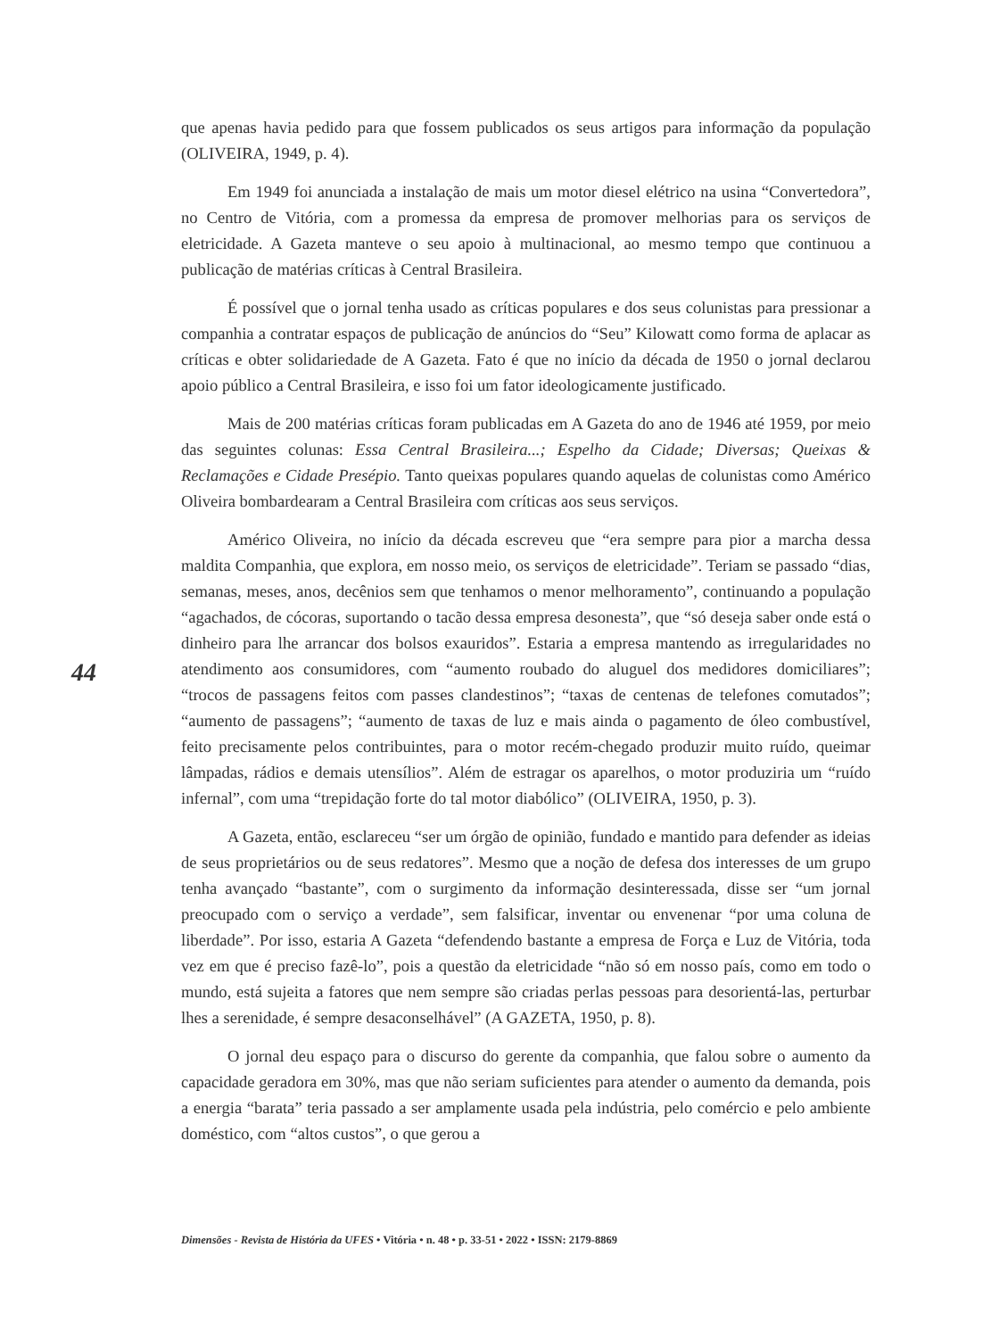que apenas havia pedido para que fossem publicados os seus artigos para informação da população (OLIVEIRA, 1949, p. 4).
Em 1949 foi anunciada a instalação de mais um motor diesel elétrico na usina “Convertedora”, no Centro de Vitória, com a promessa da empresa de promover melhorias para os serviços de eletricidade. A Gazeta manteve o seu apoio à multinacional, ao mesmo tempo que continuou a publicação de matérias críticas à Central Brasileira.
É possível que o jornal tenha usado as críticas populares e dos seus colunistas para pressionar a companhia a contratar espaços de publicação de anúncios do “Seu” Kilowatt como forma de aplacar as críticas e obter solidariedade de A Gazeta. Fato é que no início da década de 1950 o jornal declarou apoio público a Central Brasileira, e isso foi um fator ideologicamente justificado.
Mais de 200 matérias críticas foram publicadas em A Gazeta do ano de 1946 até 1959, por meio das seguintes colunas: Essa Central Brasileira...; Espelho da Cidade; Diversas; Queixas & Reclamações e Cidade Presépio. Tanto queixas populares quando aquelas de colunistas como Américo Oliveira bombardearam a Central Brasileira com críticas aos seus serviços.
Américo Oliveira, no início da década escreveu que “era sempre para pior a marcha dessa maldita Companhia, que explora, em nosso meio, os serviços de eletricidade”. Teriam se passado “dias, semanas, meses, anos, decênios sem que tenhamos o menor melhoramento”, continuando a população “agachados, de cócoras, suportando o tacão dessa empresa desonesta”, que “só deseja saber onde está o dinheiro para lhe arrancar dos bolsos exauridos”. Estaria a empresa mantendo as irregularidades no atendimento aos consumidores, com “aumento roubado do aluguel dos medidores domiciliares”; “trocos de passagens feitos com passes clandestinos”; “taxas de centenas de telefones comutados”; “aumento de passagens”; “aumento de taxas de luz e mais ainda o pagamento de óleo combustível, feito precisamente pelos contribuintes, para o motor recém-chegado produzir muito ruído, queimar lâmpadas, rádios e demais utensílios”. Além de estragar os aparelhos, o motor produziria um “ruído infernal”, com uma “trepidação forte do tal motor diabólico” (OLIVEIRA, 1950, p. 3).
A Gazeta, então, esclareceu “ser um órgão de opinião, fundado e mantido para defender as ideias de seus proprietários ou de seus redatores”. Mesmo que a noção de defesa dos interesses de um grupo tenha avançado “bastante”, com o surgimento da informação desinteressada, disse ser “um jornal preocupado com o serviço a verdade”, sem falsificar, inventar ou envenenar “por uma coluna de liberdade”. Por isso, estaria A Gazeta “defendendo bastante a empresa de Força e Luz de Vitória, toda vez em que é preciso fazê-lo”, pois a questão da eletricidade “não só em nosso país, como em todo o mundo, está sujeita a fatores que nem sempre são criadas perlas pessoas para desorientá-las, perturbar lhes a serenidade, é sempre desaconselhável” (A GAZETA, 1950, p. 8).
O jornal deu espaço para o discurso do gerente da companhia, que falou sobre o aumento da capacidade geradora em 30%, mas que não seriam suficientes para atender o aumento da demanda, pois a energia “barata” teria passado a ser amplamente usada pela indústria, pelo comércio e pelo ambiente doméstico, com “altos custos”, o que gerou a
44
Dimensões - Revista de História da UFES • Vitória • n. 48 • p. 33-51 • 2022 • ISSN: 2179-8869